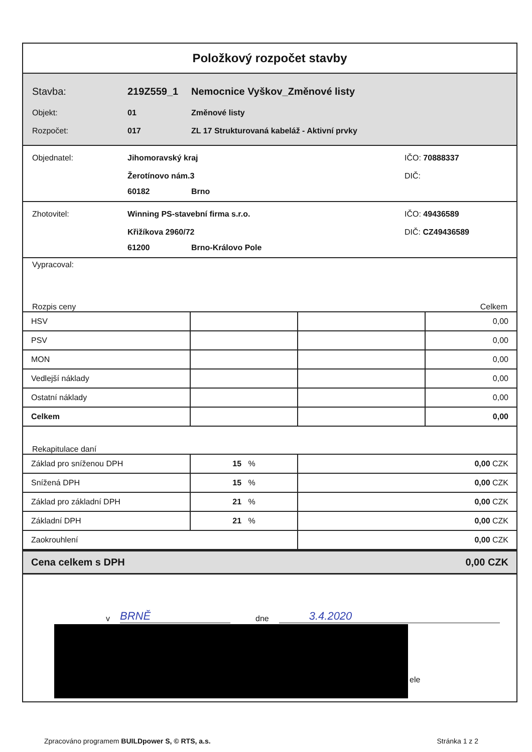Položkový rozpočet stavby
Stavba: 219Z559_1 Nemocnice Vyškov_Změnové listy
Objekt: 01 Změnové listy
Rozpočet: 017 ZL 17 Strukturovaná kabeláž - Aktivní prvky
Objednatel: Jihomoravský kraj IČO: 70888337
Žerotínovo nám.3 DIČ:
60182 Brno
Zhotovitel: Winning PS-stavební firma s.r.o. IČO: 49436589
Křižíkova 2960/72 DIČ: CZ49436589
61200 Brno-Královo Pole
Vypracoval:
Rozpis ceny Celkem
| HSV | | | 0,00 |
| PSV | | | 0,00 |
| MON | | | 0,00 |
| Vedlejší náklady | | | 0,00 |
| Ostatní náklady | | | 0,00 |
| Celkem | | | 0,00 |
Rekapitulace daní
| Základ pro sníženou DPH | 15 % | 0,00 CZK |
| Snížená DPH | 15 % | 0,00 CZK |
| Základ pro základní DPH | 21 % | 0,00 CZK |
| Základní DPH | 21 % | 0,00 CZK |
| Zaokrouhlení | | 0,00 CZK |
Cena celkem s DPH 0,00 CZK
v BRNĚ dne 3.4.2020
ele
Zpracováno programem BUILDpower S, © RTS, a.s. Stránka 1 z 2